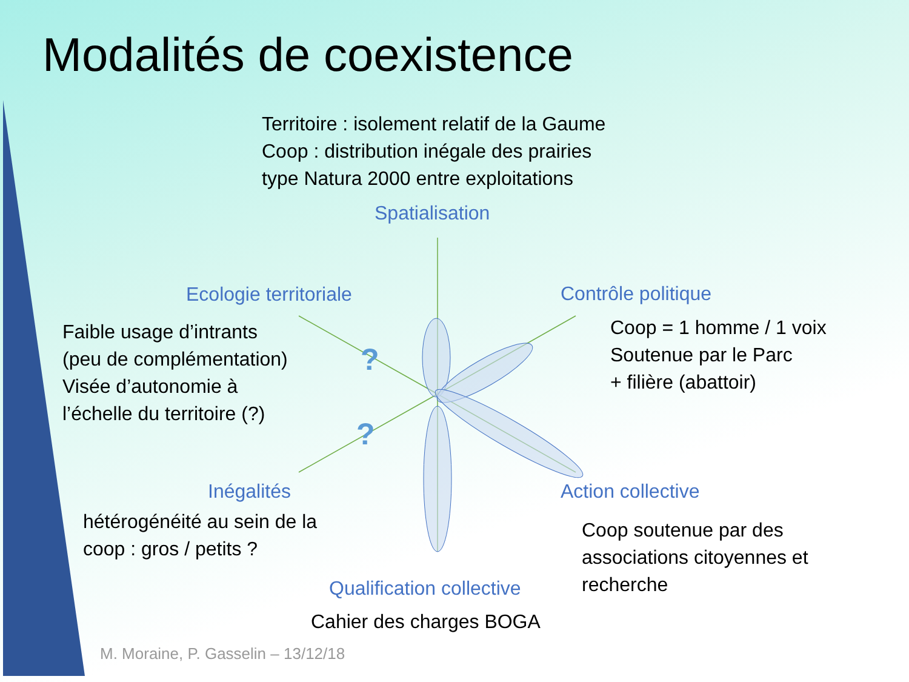?
?
Modalités de coexistence
Territoire : isolement relatif de la Gaume
Coop : distribution inégale des prairies
type Natura 2000 entre exploitations
Spatialisation
Ecologie territoriale Contrôle politique
Faible usage d’intrants
(peu de complémentation)
Visée d’autonomie à
l’échelle du territoire (?)
Coop = 1 homme / 1 voix
Soutenue par le Parc
+ filière (abattoir)
Inégalités Action collective
hétérogénéité au sein de la
coop : gros / petits ?
Coop soutenue par des
associations citoyennes et
recherche
Qualification collective
Cahier des charges BOGA
M. Moraine, P. Gasselin – 13/12/18